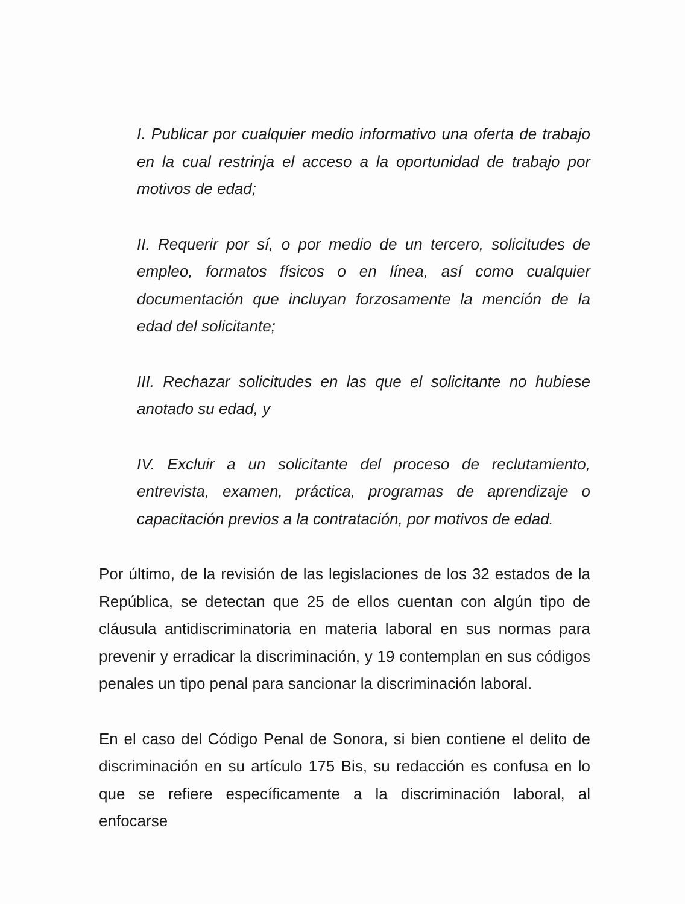I. Publicar por cualquier medio informativo una oferta de trabajo en la cual restrinja el acceso a la oportunidad de trabajo por motivos de edad;
II. Requerir por sí, o por medio de un tercero, solicitudes de empleo, formatos físicos o en línea, así como cualquier documentación que incluyan forzosamente la mención de la edad del solicitante;
III. Rechazar solicitudes en las que el solicitante no hubiese anotado su edad, y
IV. Excluir a un solicitante del proceso de reclutamiento, entrevista, examen, práctica, programas de aprendizaje o capacitación previos a la contratación, por motivos de edad.
Por último, de la revisión de las legislaciones de los 32 estados de la República, se detectan que 25 de ellos cuentan con algún tipo de cláusula antidiscriminatoria en materia laboral en sus normas para prevenir y erradicar la discriminación, y 19 contemplan en sus códigos penales un tipo penal para sancionar la discriminación laboral.
En el caso del Código Penal de Sonora, si bien contiene el delito de discriminación en su artículo 175 Bis, su redacción es confusa en lo que se refiere específicamente a la discriminación laboral, al enfocarse